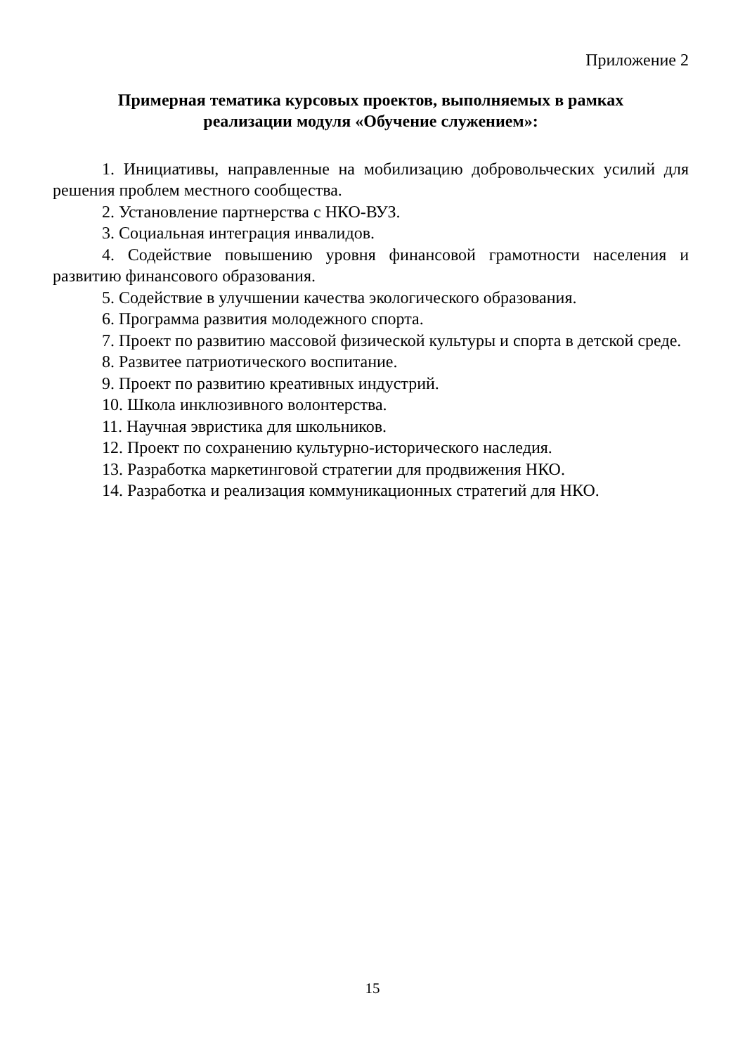Приложение 2
Примерная тематика курсовых проектов, выполняемых в рамках
реализации модуля «Обучение служением»:
1. Инициативы, направленные на мобилизацию добровольческих усилий для решения проблем местного сообщества.
2. Установление партнерства с НКО-ВУЗ.
3. Социальная интеграция инвалидов.
4. Содействие повышению уровня финансовой грамотности населения и развитию финансового образования.
5. Содействие в улучшении качества экологического образования.
6. Программа развития молодежного спорта.
7. Проект по развитию массовой физической культуры и спорта в детской среде.
8. Развитее патриотического воспитание.
9. Проект по развитию креативных индустрий.
10. Школа инклюзивного волонтерства.
11. Научная эвристика для школьников.
12. Проект по сохранению культурно-исторического наследия.
13. Разработка маркетинговой стратегии для продвижения НКО.
14. Разработка и реализация коммуникационных стратегий для НКО.
15